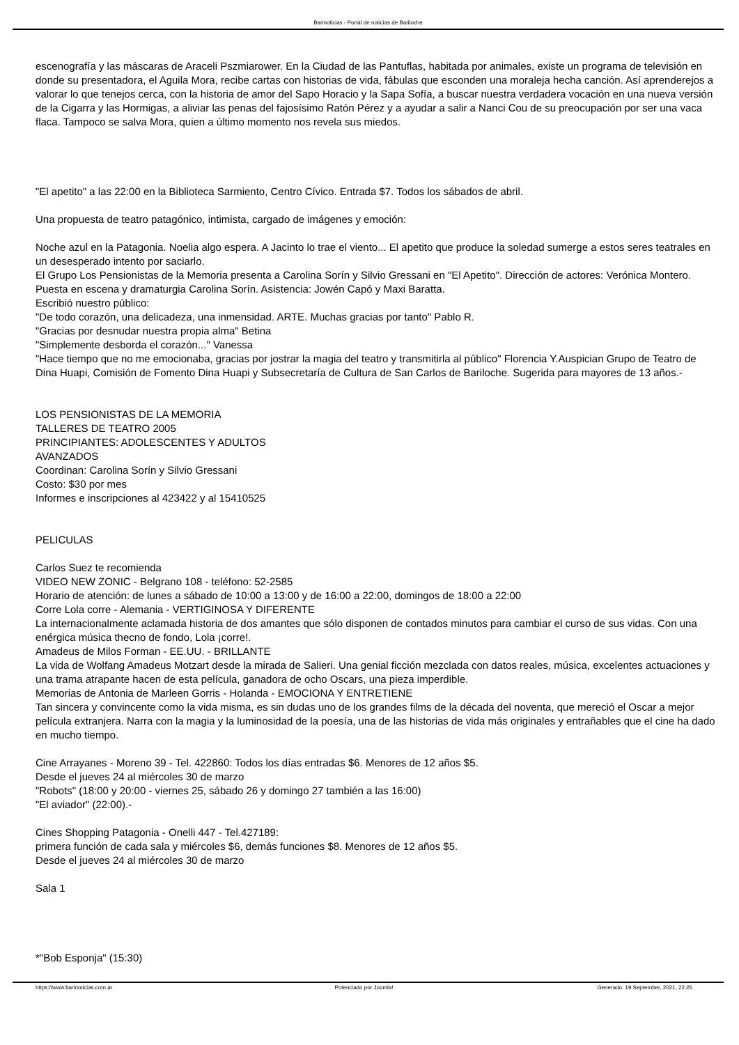Barinoticias - Portal de noticias de Bariloche
escenografía y las máscaras de Araceli Pszmiarower. En la Ciudad de las Pantuflas, habitada por animales, existe un programa de televisión en donde su presentadora, el Aguila Mora, recibe cartas con historias de vida, fábulas que esconden una moraleja hecha canción. Así aprenderejos a valorar lo que tenejos cerca, con la historia de amor del Sapo Horacio y la Sapa Sofía, a buscar nuestra verdadera vocación en una nueva versión de la Cigarra y las Hormigas, a aliviar las penas del fajosísimo Ratón Pérez y a ayudar a salir a Nanci Cou de su preocupación por ser una vaca flaca. Tampoco se salva Mora, quien a último momento nos revela sus miedos.
"El apetito" a las 22:00 en la Biblioteca Sarmiento, Centro Cívico. Entrada $7. Todos los sábados de abril.
Una propuesta de teatro patagónico, intimista, cargado de imágenes y emoción:
Noche azul en la Patagonia. Noelia algo espera. A Jacinto lo trae el viento... El apetito que produce la soledad sumerge a estos seres teatrales en un desesperado intento por saciarlo.
El Grupo Los Pensionistas de la Memoria presenta a Carolina Sorín y Silvio Gressani en "El Apetito". Dirección de actores: Verónica Montero. Puesta en escena y dramaturgia Carolina Sorín. Asistencia: Jowén Capó y Maxi Baratta.
Escribió nuestro público:
"De todo corazón, una delicadeza, una inmensidad. ARTE. Muchas gracias por tanto" Pablo R.
"Gracias por desnudar nuestra propia alma" Betina
"Simplemente desborda el corazón..." Vanessa
"Hace tiempo que no me emocionaba, gracias por jostrar la magia del teatro y transmitirla al público" Florencia Y.Auspician Grupo de Teatro de Dina Huapi, Comisión de Fomento Dina Huapi y Subsecretaría de Cultura de San Carlos de Bariloche. Sugerida para mayores de 13 años.-
LOS PENSIONISTAS DE LA MEMORIA
TALLERES DE TEATRO 2005
PRINCIPIANTES: ADOLESCENTES Y ADULTOS
AVANZADOS
Coordinan: Carolina Sorín y Silvio Gressani
Costo: $30 por mes
Informes e inscripciones al 423422 y al 15410525
PELICULAS
Carlos Suez te recomienda
VIDEO NEW ZONIC - Belgrano 108 - teléfono: 52-2585
Horario de atención: de lunes a sábado de 10:00 a 13:00 y de 16:00 a 22:00, domingos de 18:00 a 22:00
Corre Lola corre - Alemania - VERTIGINOSA Y DIFERENTE
La internacionalmente aclamada historia de dos amantes que sólo disponen de contados minutos para cambiar el curso de sus vidas. Con una enérgica música thecno de fondo, Lola ¡corre!.
Amadeus de Milos Forman - EE.UU. - BRILLANTE
La vida de Wolfang Amadeus Motzart desde la mirada de Salieri. Una genial ficción mezclada con datos reales, música, excelentes actuaciones y una trama atrapante hacen de esta película, ganadora de ocho Oscars, una pieza imperdible.
Memorias de Antonia de Marleen Gorris - Holanda - EMOCIONA Y ENTRETIENE
Tan sincera y convincente como la vida misma, es sin dudas uno de los grandes films de la década del noventa, que mereció el Oscar a mejor película extranjera. Narra con la magia y la luminosidad de la poesía, una de las historias de vida más originales y entrañables que el cine ha dado en mucho tiempo.
Cine Arrayanes - Moreno 39 - Tel. 422860: Todos los días entradas $6. Menores de 12 años $5.
Desde el jueves 24 al miércoles 30 de marzo
"Robots" (18:00 y 20:00 - viernes 25, sábado 26 y domingo 27 también a las 16:00)
"El aviador" (22:00).-
Cines Shopping Patagonia - Onelli 447 - Tel.427189:
primera función de cada sala y miércoles $6, demás funciones $8. Menores de 12 años $5.
Desde el jueves 24 al miércoles 30 de marzo
Sala 1
*"Bob Esponja" (15:30)
https://www.barinoticias.com.ar Potenciado por Joomla! Generado: 19 September, 2021, 22:26